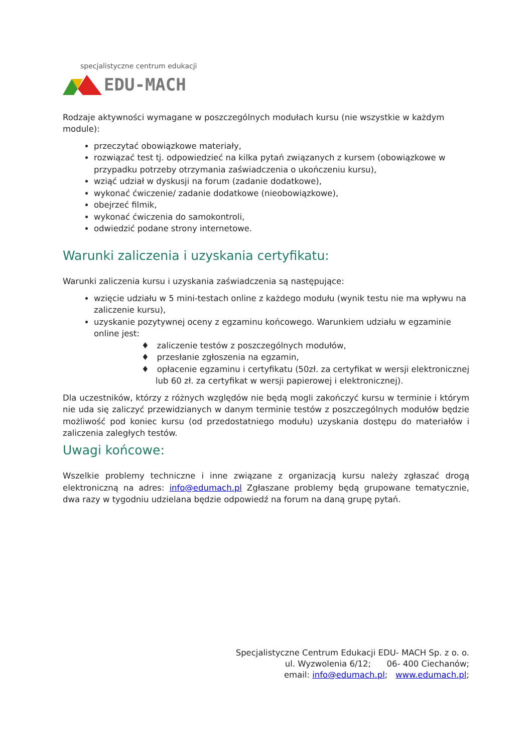specjalistyczne centrum edukacji
EDU-MACH
Rodzaje aktywności wymagane w poszczególnych modułach kursu (nie wszystkie w każdym module):
przeczytać obowiązkowe materiały,
rozwiązać test tj. odpowiedzieć na kilka pytań związanych z kursem (obowiązkowe w przypadku potrzeby otrzymania zaświadczenia o ukończeniu kursu),
wziąć udział w dyskusji na forum (zadanie dodatkowe),
wykonać ćwiczenie/ zadanie dodatkowe (nieobowiązkowe),
obejrzeć filmik,
wykonać ćwiczenia do samokontroli,
odwiedzić podane strony internetowe.
Warunki zaliczenia i uzyskania certyfikatu:
Warunki zaliczenia kursu i uzyskania zaświadczenia są następujące:
wzięcie udziału w 5 mini-testach online z każdego modułu (wynik testu nie ma wpływu na zaliczenie kursu),
uzyskanie pozytywnej oceny z egzaminu końcowego. Warunkiem udziału w egzaminie online jest:
♦ zaliczenie testów z poszczególnych modułów,
♦ przesłanie zgłoszenia na egzamin,
♦ opłacenie egzaminu i certyfikatu (50zł. za certyfikat w wersji elektronicznej lub 60 zł. za certyfikat w wersji papierowej i elektronicznej).
Dla uczestników, którzy z różnych względów nie będą mogli zakończyć kursu w terminie i którym nie uda się zaliczyć przewidzianych w danym terminie testów z poszczególnych modułów będzie możliwość pod koniec kursu (od przedostatniego modułu) uzyskania dostępu do materiałów i zaliczenia zaległych testów.
Uwagi końcowe:
Wszelkie problemy techniczne i inne związane z organizacją kursu należy zgłaszać drogą elektroniczną na adres: info@edumach.pl Zgłaszane problemy będą grupowane tematycznie, dwa razy w tygodniu udzielana będzie odpowiedź na forum na daną grupę pytań.
Specjalistyczne Centrum Edukacji EDU- MACH Sp. z o. o.
ul. Wyzwolenia 6/12; 06- 400 Ciechanów;
email: info@edumach.pl; www.edumach.pl;